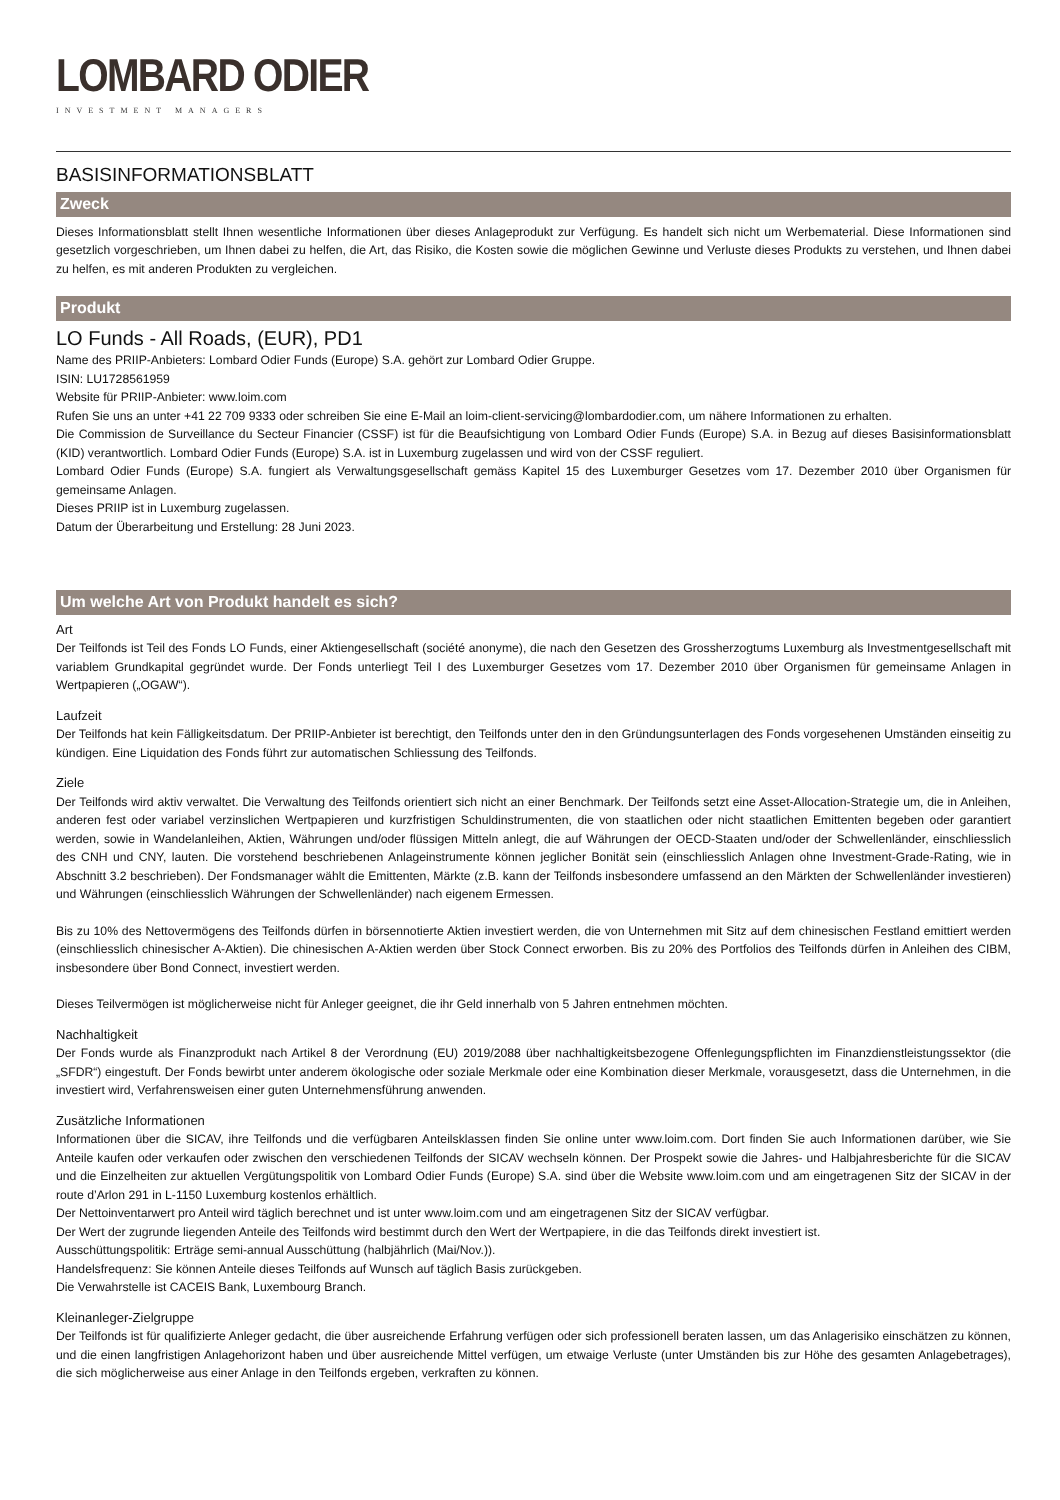LOMBARD ODIER
INVESTMENT MANAGERS
BASISINFORMATIONSBLATT
Zweck
Dieses Informationsblatt stellt Ihnen wesentliche Informationen über dieses Anlageprodukt zur Verfügung. Es handelt sich nicht um Werbematerial. Diese Informationen sind gesetzlich vorgeschrieben, um Ihnen dabei zu helfen, die Art, das Risiko, die Kosten sowie die möglichen Gewinne und Verluste dieses Produkts zu verstehen, und Ihnen dabei zu helfen, es mit anderen Produkten zu vergleichen.
Produkt
LO Funds - All Roads, (EUR), PD1
Name des PRIIP-Anbieters: Lombard Odier Funds (Europe) S.A. gehört zur Lombard Odier Gruppe.
ISIN: LU1728561959
Website für PRIIP-Anbieter: www.loim.com
Rufen Sie uns an unter +41 22 709 9333 oder schreiben Sie eine E-Mail an loim-client-servicing@lombardodier.com, um nähere Informationen zu erhalten.
Die Commission de Surveillance du Secteur Financier (CSSF) ist für die Beaufsichtigung von Lombard Odier Funds (Europe) S.A. in Bezug auf dieses Basisinformationsblatt (KID) verantwortlich. Lombard Odier Funds (Europe) S.A. ist in Luxemburg zugelassen und wird von der CSSF reguliert.
Lombard Odier Funds (Europe) S.A. fungiert als Verwaltungsgesellschaft gemäss Kapitel 15 des Luxemburger Gesetzes vom 17. Dezember 2010 über Organismen für gemeinsame Anlagen.
Dieses PRIIP ist in Luxemburg zugelassen.
Datum der Überarbeitung und Erstellung: 28 Juni 2023.
Um welche Art von Produkt handelt es sich?
Art
Der Teilfonds ist Teil des Fonds LO Funds, einer Aktiengesellschaft (société anonyme), die nach den Gesetzen des Grossherzogtums Luxemburg als Investmentgesellschaft mit variablem Grundkapital gegründet wurde. Der Fonds unterliegt Teil I des Luxemburger Gesetzes vom 17. Dezember 2010 über Organismen für gemeinsame Anlagen in Wertpapieren („OGAW“).
Laufzeit
Der Teilfonds hat kein Fälligkeitsdatum. Der PRIIP-Anbieter ist berechtigt, den Teilfonds unter den in den Gründungsunterlagen des Fonds vorgesehenen Umständen einseitig zu kündigen. Eine Liquidation des Fonds führt zur automatischen Schliessung des Teilfonds.
Ziele
Der Teilfonds wird aktiv verwaltet. Die Verwaltung des Teilfonds orientiert sich nicht an einer Benchmark. Der Teilfonds setzt eine Asset-Allocation-Strategie um, die in Anleihen, anderen fest oder variabel verzinslichen Wertpapieren und kurzfristigen Schuldinstrumenten, die von staatlichen oder nicht staatlichen Emittenten begeben oder garantiert werden, sowie in Wandelanleihen, Aktien, Währungen und/oder flüssigen Mitteln anlegt, die auf Währungen der OECD-Staaten und/oder der Schwellenländer, einschliesslich des CNH und CNY, lauten. Die vorstehend beschriebenen Anlageinstrumente können jeglicher Bonität sein (einschliesslich Anlagen ohne Investment-Grade-Rating, wie in Abschnitt 3.2 beschrieben). Der Fondsmanager wählt die Emittenten, Märkte (z.B. kann der Teilfonds insbesondere umfassend an den Märkten der Schwellenländer investieren) und Währungen (einschliesslich Währungen der Schwellenländer) nach eigenem Ermessen.
Bis zu 10% des Nettovermögens des Teilfonds dürfen in börsennotierte Aktien investiert werden, die von Unternehmen mit Sitz auf dem chinesischen Festland emittiert werden (einschliesslich chinesischer A-Aktien). Die chinesischen A-Aktien werden über Stock Connect erworben. Bis zu 20% des Portfolios des Teilfonds dürfen in Anleihen des CIBM, insbesondere über Bond Connect, investiert werden.
Dieses Teilvermögen ist möglicherweise nicht für Anleger geeignet, die ihr Geld innerhalb von 5 Jahren entnehmen möchten.
Nachhaltigkeit
Der Fonds wurde als Finanzprodukt nach Artikel 8 der Verordnung (EU) 2019/2088 über nachhaltigkeitsbezogene Offenlegungspflichten im Finanzdienstleistungssektor (die „SFDR“) eingestuft. Der Fonds bewirbt unter anderem ökologische oder soziale Merkmale oder eine Kombination dieser Merkmale, vorausgesetzt, dass die Unternehmen, in die investiert wird, Verfahrensweisen einer guten Unternehmensführung anwenden.
Zusätzliche Informationen
Informationen über die SICAV, ihre Teilfonds und die verfügbaren Anteilsklassen finden Sie online unter www.loim.com. Dort finden Sie auch Informationen darüber, wie Sie Anteile kaufen oder verkaufen oder zwischen den verschiedenen Teilfonds der SICAV wechseln können. Der Prospekt sowie die Jahres- und Halbjahresberichte für die SICAV und die Einzelheiten zur aktuellen Vergütungspolitik von Lombard Odier Funds (Europe) S.A. sind über die Website www.loim.com und am eingetragenen Sitz der SICAV in der route d’Arlon 291 in L-1150 Luxemburg kostenlos erhältlich.
Der Nettoinventarwert pro Anteil wird täglich berechnet und ist unter www.loim.com und am eingetragenen Sitz der SICAV verfügbar.
Der Wert der zugrunde liegenden Anteile des Teilfonds wird bestimmt durch den Wert der Wertpapiere, in die das Teilfonds direkt investiert ist.
Ausschüttungspolitik: Erträge semi-annual Ausschüttung (halbjährlich (Mai/Nov.)).
Handelsfrequenz: Sie können Anteile dieses Teilfonds auf Wunsch auf täglich Basis zurückgeben.
Die Verwahrstelle ist CACEIS Bank, Luxembourg Branch.
Kleinanleger-Zielgruppe
Der Teilfonds ist für qualifizierte Anleger gedacht, die über ausreichende Erfahrung verfügen oder sich professionell beraten lassen, um das Anlagerisiko einschätzen zu können, und die einen langfristigen Anlagehorizont haben und über ausreichende Mittel verfügen, um etwaige Verluste (unter Umständen bis zur Höhe des gesamten Anlagebetrages), die sich möglicherweise aus einer Anlage in den Teilfonds ergeben, verkraften zu können.